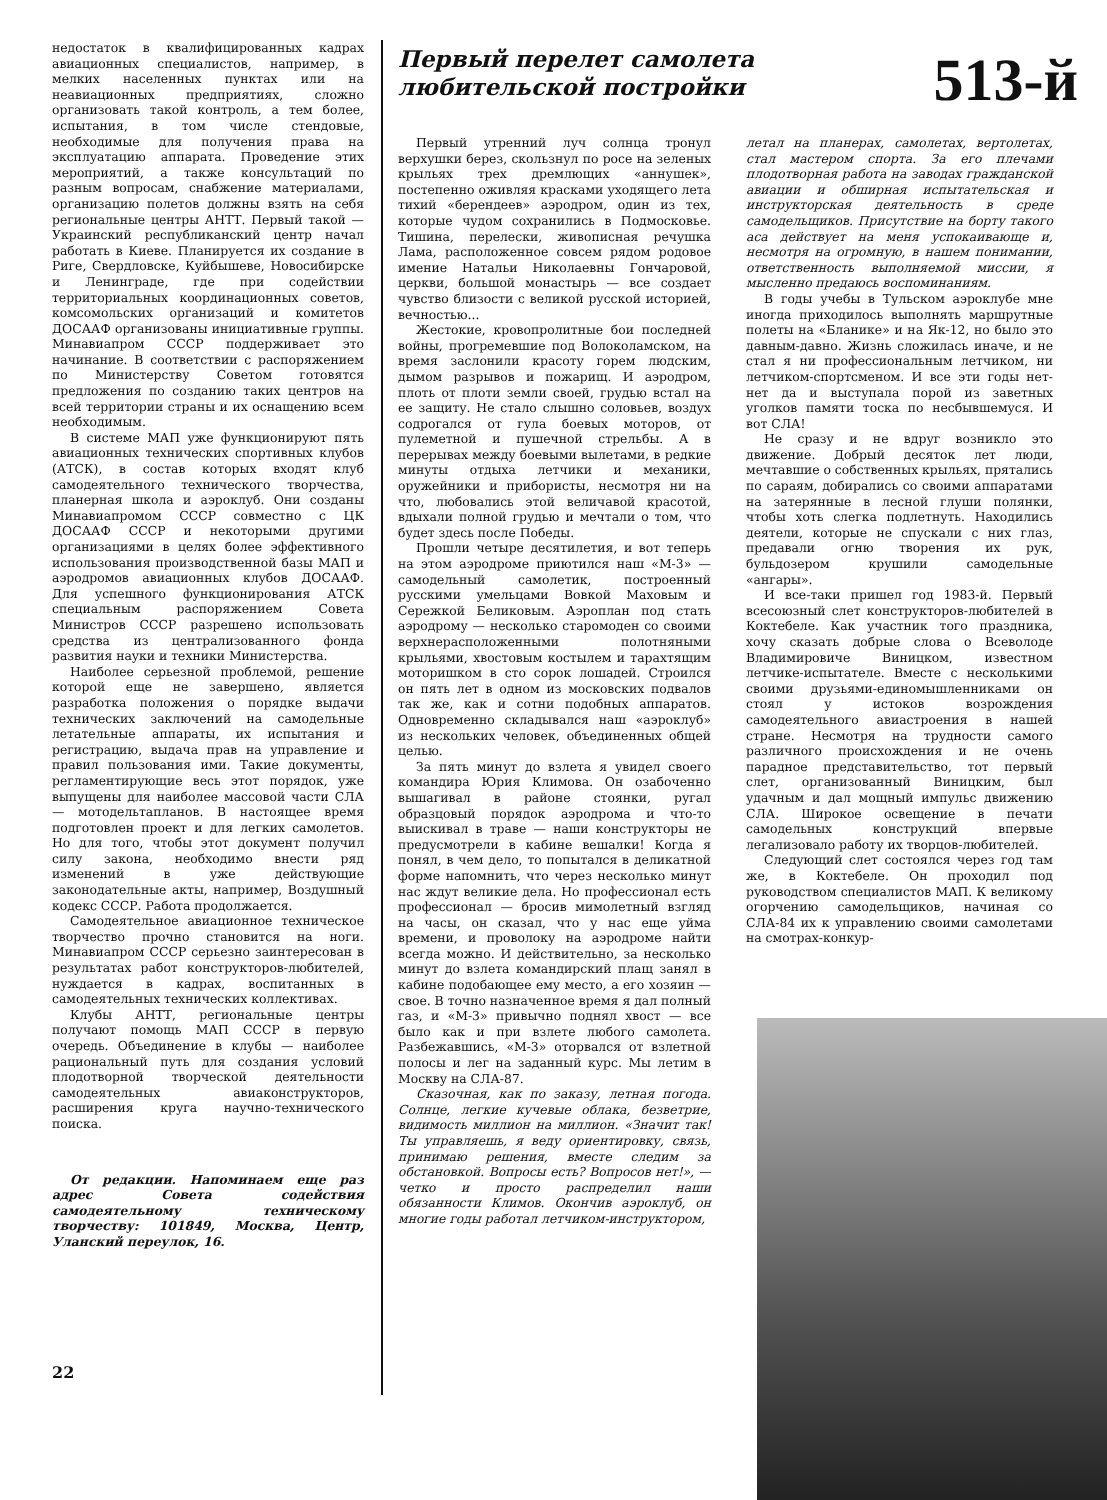недостаток в квалифицированных кадрах авиационных специалистов, например, в мелких населенных пунктах или на неавиационных предприятиях, сложно организовать такой контроль, а тем более, испытания, в том числе стендовые, необходимые для получения права на эксплуатацию аппарата. Проведение этих мероприятий, а также консультаций по разным вопросам, снабжение материалами, организацию полетов должны взять на себя региональные центры АНТТ. Первый такой — Украинский республиканский центр начал работать в Киеве. Планируется их создание в Риге, Свердловске, Куйбышеве, Новосибирске и Ленинграде, где при содействии территориальных координационных советов, комсомольских организаций и комитетов ДОСААФ организованы инициативные группы. Минавиапром СССР поддерживает это начинание. В соответствии с распоряжением по Министерству Советом готовятся предложения по созданию таких центров на всей территории страны и их оснащению всем необходимым.
В системе МАП уже функционируют пять авиационных технических спортивных клубов (АТСК), в состав которых входят клуб самодеятельного технического творчества, планерная школа и аэроклуб. Они созданы Минавиапромом СССР совместно с ЦК ДОСААФ СССР и некоторыми другими организациями в целях более эффективного использования производственной базы МАП и аэродромов авиационных клубов ДОСААФ. Для успешного функционирования АТСК специальным распоряжением Совета Министров СССР разрешено использовать средства из централизованного фонда развития науки и техники Министерства.
Наиболее серьезной проблемой, решение которой еще не завершено, является разработка положения о порядке выдачи технических заключений на самодельные летательные аппараты, их испытания и регистрацию, выдача прав на управление и правил пользования ими. Такие документы, регламентирующие весь этот порядок, уже выпущены для наиболее массовой части СЛА — мотодельтапланов. В настоящее время подготовлен проект и для легких самолетов. Но для того, чтобы этот документ получил силу закона, необходимо внести ряд изменений в уже действующие законодательные акты, например, Воздушный кодекс СССР. Работа продолжается.
Самодеятельное авиационное техническое творчество прочно становится на ноги. Минавиапром СССР серьезно заинтересован в результатах работ конструкторов-любителей, нуждается в кадрах, воспитанных в самодеятельных технических коллективах.
Клубы АНТТ, региональные центры получают помощь МАП СССР в первую очередь. Объединение в клубы — наиболее рациональный путь для создания условий плодотворной творческой деятельности самодеятельных авиаконструкторов, расширения круга научно-технического поиска.
От редакции. Напоминаем еще раз адрес Совета содействия самодеятельному техническому творчеству: 101849, Москва, Центр, Уланский переулок, 16.
22
Первый перелет самолета
любительской постройки
513-й
Первый утренний луч солнца тронул верхушки берез, скользнул по росе на зеленых крыльях трех дремлющих «аннушек», постепенно оживляя красками уходящего лета тихий «берендеев» аэродром, один из тех, которые чудом сохранились в Подмосковье. Тишина, перелески, живописная речушка Лама, расположенное совсем рядом родовое имение Натальи Николаевны Гончаровой, церкви, большой монастырь — все создает чувство близости с великой русской историей, вечностью...
Жестокие, кровопролитные бои последней войны, прогремевшие под Волоколамском, на время заслонили красоту горем людским, дымом разрывов и пожарищ. И аэродром, плоть от плоти земли своей, грудью встал на ее защиту. Не стало слышно соловьев, воздух содрогался от гула боевых моторов, от пулеметной и пушечной стрельбы. А в перерывах между боевыми вылетами, в редкие минуты отдыха летчики и механики, оружейники и прибористы, несмотря ни на что, любовались этой величавой красотой, вдыхали полной грудью и мечтали о том, что будет здесь после Победы.
Прошли четыре десятилетия, и вот теперь на этом аэродроме приютился наш «М-3» — самодельный самолетик, построенный русскими умельцами Вовкой Маховым и Сережкой Беликовым. Аэроплан под стать аэродрому — несколько старомоден со своими верхнерасположенными полотняными крыльями, хвостовым костылем и тарахтящим моторишком в сто сорок лошадей. Строился он пять лет в одном из московских подвалов так же, как и сотни подобных аппаратов. Одновременно складывался наш «аэроклуб» из нескольких человек, объединенных общей целью.
За пять минут до взлета я увидел своего командира Юрия Климова. Он озабоченно вышагивал в районе стоянки, ругал образцовый порядок аэродрома и что-то выискивал в траве — наши конструкторы не предусмотрели в кабине вешалки! Когда я понял, в чем дело, то попытался в деликатной форме напомнить, что через несколько минут нас ждут великие дела. Но профессионал есть профессионал — бросив мимолетный взгляд на часы, он сказал, что у нас еще уйма времени, и проволоку на аэродроме найти всегда можно. И действительно, за несколько минут до взлета командирский плащ занял в кабине подобающее ему место, а его хозяин — свое. В точно назначенное время я дал полный газ, и «М-3» привычно поднял хвост — все было как и при взлете любого самолета. Разбежавшись, «М-3» оторвался от взлетной полосы и лег на заданный курс. Мы летим в Москву на СЛА-87.
Сказочная, как по заказу, летная погода. Солнце, легкие кучевые облака, безветрие, видимость миллион на миллион. «Значит так! Ты управляешь, я веду ориентировку, связь, принимаю решения, вместе следим за обстановкой. Вопросы есть? Вопросов нет!», — четко и просто распределил наши обязанности Климов. Окончив аэроклуб, он многие годы работал летчиком-инструктором,
летал на планерах, самолетах, вертолетах, стал мастером спорта. За его плечами плодотворная работа на заводах гражданской авиации и обширная испытательская и инструкторская деятельность в среде самодельщиков. Присутствие на борту такого аса действует на меня успокаивающе и, несмотря на огромную, в нашем понимании, ответственность выполняемой миссии, я мысленно предаюсь воспоминаниям.
В годы учебы в Тульском аэроклубе мне иногда приходилось выполнять маршрутные полеты на «Бланике» и на Як-12, но было это давным-давно. Жизнь сложилась иначе, и не стал я ни профессиональным летчиком, ни летчиком-спортсменом. И все эти годы нет-нет да и выступала порой из заветных уголков памяти тоска по несбывшемуся. И вот СЛА!
Не сразу и не вдруг возникло это движение. Добрый десяток лет люди, мечтавшие о собственных крыльях, прятались по сараям, добирались со своими аппаратами на затерянные в лесной глуши полянки, чтобы хоть слегка подлетнуть. Находились деятели, которые не спускали с них глаз, предавали огню творения их рук, бульдозером крушили самодельные «ангары».
И все-таки пришел год 1983-й. Первый всесоюзный слет конструкторов-любителей в Коктебеле. Как участник того праздника, хочу сказать добрые слова о Всеволоде Владимировиче Виницком, известном летчике-испытателе. Вместе с несколькими своими друзьями-единомышленниками он стоял у истоков возрождения самодеятельного авиастроения в нашей стране. Несмотря на трудности самого различного происхождения и не очень парадное представительство, тот первый слет, организованный Виницким, был удачным и дал мощный импульс движению СЛА. Широкое освещение в печати самодельных конструкций впервые легализовало работу их творцов-любителей.
Следующий слет состоялся через год там же, в Коктебеле. Он проходил под руководством специалистов МАП. К великому огорчению самодельщиков, начиная со СЛА-84 их к управлению своими самолетами на смотрах-конкур-